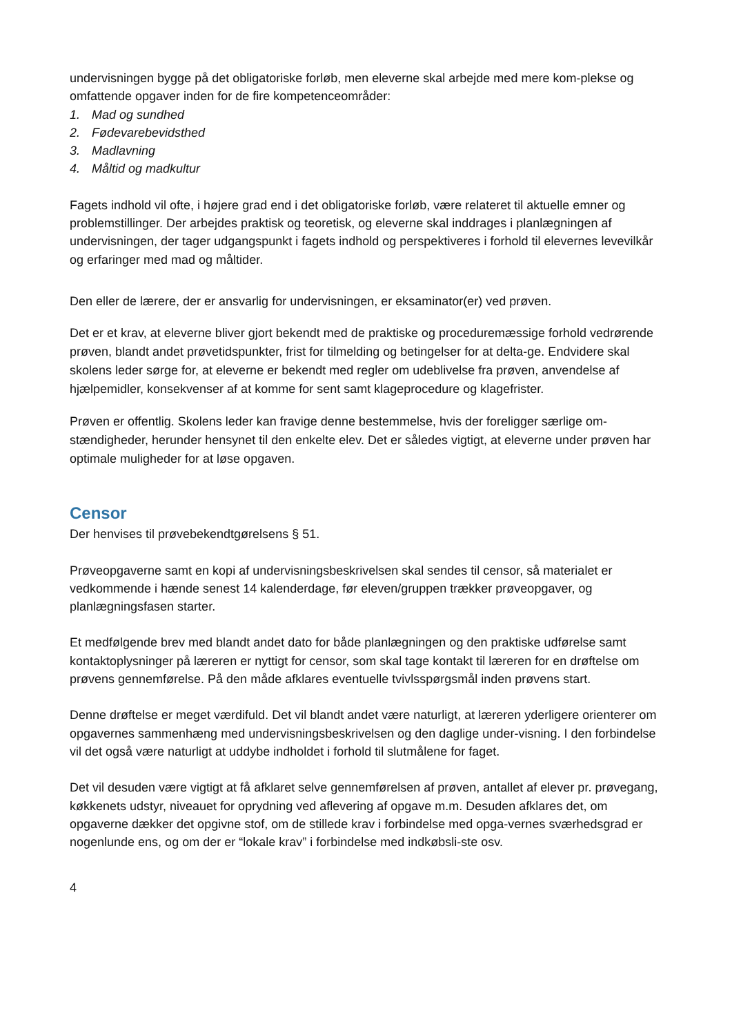undervisningen bygge på det obligatoriske forløb, men eleverne skal arbejde med mere kom-plekse og omfattende opgaver inden for de fire kompetenceområder:
1. Mad og sundhed
2. Fødevarebevidsthed
3. Madlavning
4. Måltid og madkultur
Fagets indhold vil ofte, i højere grad end i det obligatoriske forløb, være relateret til aktuelle emner og problemstillinger. Der arbejdes praktisk og teoretisk, og eleverne skal inddrages i planlægningen af undervisningen, der tager udgangspunkt i fagets indhold og perspektiveres i forhold til elevernes levevilkår og erfaringer med mad og måltider.
Den eller de lærere, der er ansvarlig for undervisningen, er eksaminator(er) ved prøven.
Det er et krav, at eleverne bliver gjort bekendt med de praktiske og proceduremæssige forhold vedrørende prøven, blandt andet prøvetidspunkter, frist for tilmelding og betingelser for at delta-ge. Endvidere skal skolens leder sørge for, at eleverne er bekendt med regler om udeblivelse fra prøven, anvendelse af hjælpemidler, konsekvenser af at komme for sent samt klageprocedure og klagefrister.
Prøven er offentlig. Skolens leder kan fravige denne bestemmelse, hvis der foreligger særlige om-stændigheder, herunder hensynet til den enkelte elev. Det er således vigtigt, at eleverne under prøven har optimale muligheder for at løse opgaven.
Censor
Der henvises til prøvebekendtgørelsens § 51.
Prøveopgaverne samt en kopi af undervisningsbeskrivelsen skal sendes til censor, så materialet er vedkommende i hænde senest 14 kalenderdage, før eleven/gruppen trækker prøveopgaver, og planlægningsfasen starter.
Et medfølgende brev med blandt andet dato for både planlægningen og den praktiske udførelse samt kontaktoplysninger på læreren er nyttigt for censor, som skal tage kontakt til læreren for en drøftelse om prøvens gennemførelse. På den måde afklares eventuelle tvivlsspørgsmål inden prøvens start.
Denne drøftelse er meget værdifuld. Det vil blandt andet være naturligt, at læreren yderligere orienterer om opgavernes sammenhæng med undervisningsbeskrivelsen og den daglige under-visning. I den forbindelse vil det også være naturligt at uddybe indholdet i forhold til slutmålene for faget.
Det vil desuden være vigtigt at få afklaret selve gennemførelsen af prøven, antallet af elever pr. prøvegang, køkkenets udstyr, niveauet for oprydning ved aflevering af opgave m.m. Desuden afklares det, om opgaverne dækker det opgivne stof, om de stillede krav i forbindelse med opga-vernes sværhedsgrad er nogenlunde ens, og om der er “lokale krav” i forbindelse med indkøbsli-ste osv.
4